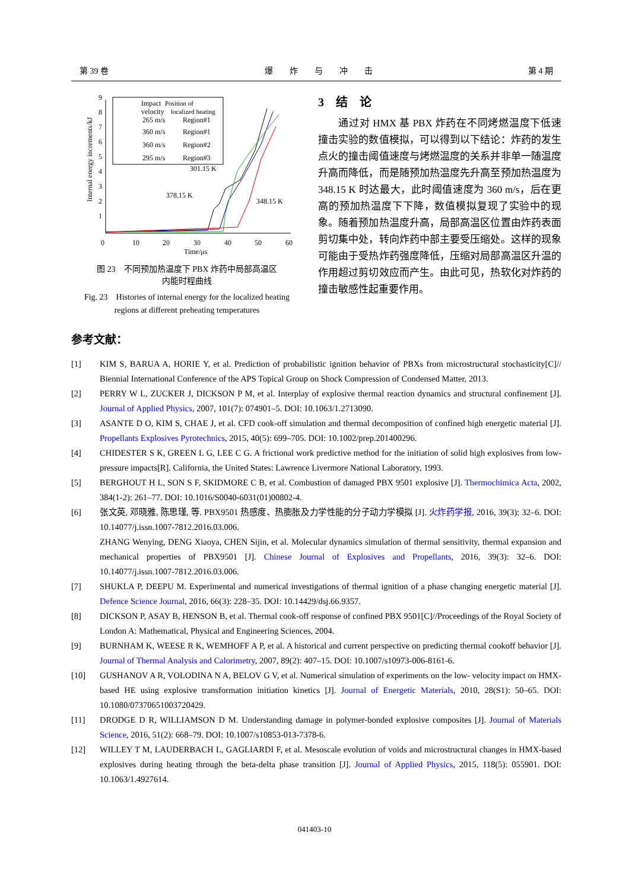第 39 卷 爆　　炸　　与　　冲　　击 第 4 期
Internal energy increments/kJ
0
10
20
30
40
50
60
Time/μs
1
2
3
4
5
6
7
8
9
Impact
Position of
velocity
localized heating
265 m/s
Region#1
360 m/s
Region#1
360 m/s
Region#2
295 m/s
Region#3
301.15 K
378.15 K
348.15 K
图 23　不同预加热温度下 PBX 炸药中局部高温区
内能时程曲线
Fig. 23　Histories of internal energy for the localized heating
regions at different preheating temperatures
3　结　论
通过对 HMX 基 PBX 炸药在不同烤燃温度下低速撞击实验的数值模拟，可以得到以下结论：炸药的发生点火的撞击阈值速度与烤燃温度的关系并非单一随温度升高而降低，而是随预加热温度先升高至预加热温度为 348.15 K 时达最大，此时阈值速度为 360 m/s，后在更高的预加热温度下下降，数值模拟复现了实验中的现象。随着预加热温度升高，局部高温区位置由炸药表面剪切集中处，转向炸药中部主要受压缩处。这样的现象可能由于受热炸药强度降低，压缩对局部高温区升温的作用超过剪切效应而产生。由此可见，热软化对炸药的撞击敏感性起重要作用。
参考文献：
[1] KIM S, BARUA A, HORIE Y, et al. Prediction of probabilistic ignition behavior of PBXs from microstructural stochasticity[C]// Biennial International Conference of the APS Topical Group on Shock Compression of Condensed Matter, 2013.
[2] PERRY W L, ZUCKER J, DICKSON P M, et al. Interplay of explosive thermal reaction dynamics and structural confinement [J]. Journal of Applied Physics, 2007, 101(7): 074901–5. DOI: 10.1063/1.2713090.
[3] ASANTE D O, KIM S, CHAE J, et al. CFD cook-off simulation and thermal decomposition of confined high energetic material [J]. Propellants Explosives Pyrotechnics, 2015, 40(5): 699–705. DOI: 10.1002/prep.201400296.
[4] CHIDESTER S K, GREEN L G, LEE C G. A frictional work predictive method for the initiation of solid high explosives from low-pressure impacts[R]. California, the United States: Lawrence Livermore National Laboratory, 1993.
[5] BERGHOUT H L, SON S F, SKIDMORE C B, et al. Combustion of damaged PBX 9501 explosive [J]. Thermochimica Acta, 2002, 384(1-2): 261–77. DOI: 10.1016/S0040-6031(01)00802-4.
[6] 张文英, 邓晓雅, 陈思瑾, 等. PBX9501 热感度、热膨胀及力学性能的分子动力学模拟 [J]. 火炸药学报, 2016, 39(3): 32–6. DOI: 10.14077/j.issn.1007-7812.2016.03.006.
ZHANG Wenying, DENG Xiaoya, CHEN Sijin, et al. Molecular dynamics simulation of thermal sensitivity, thermal expansion and mechanical properties of PBX9501 [J]. Chinese Journal of Explosives and Propellants, 2016, 39(3): 32–6. DOI: 10.14077/j.issn.1007-7812.2016.03.006.
[7] SHUKLA P, DEEPU M. Experimental and numerical investigations of thermal ignition of a phase changing energetic material [J]. Defence Science Journal, 2016, 66(3): 228–35. DOI: 10.14429/dsj.66.9357.
[8] DICKSON P, ASAY B, HENSON B, et al. Thermal cook-off response of confined PBX 9501[C]//Proceedings of the Royal Society of London A: Mathematical, Physical and Engineering Sciences, 2004.
[9] BURNHAM K, WEESE R K, WEMHOFF A P, et al. A historical and current perspective on predicting thermal cookoff behavior [J]. Journal of Thermal Analysis and Calorimetry, 2007, 89(2): 407–15. DOI: 10.1007/s10973-006-8161-6.
[10] GUSHANOV A R, VOLODINA N A, BELOV G V, et al. Numerical simulation of experiments on the low- velocity impact on HMX- based HE using explosive transformation initiation kinetics [J]. Journal of Energetic Materials, 2010, 28(S1): 50–65. DOI: 10.1080/07370651003720429.
[11] DRODGE D R, WILLIAMSON D M. Understanding damage in polymer-bonded explosive composites [J]. Journal of Materials Science, 2016, 51(2): 668–79. DOI: 10.1007/s10853-013-7378-6.
[12] WILLEY T M, LAUDERBACH L, GAGLIARDI F, et al. Mesoscale evolution of voids and microstructural changes in HMX-based explosives during heating through the beta-delta phase transition [J]. Journal of Applied Physics, 2015, 118(5): 055901. DOI: 10.1063/1.4927614.
041403-10